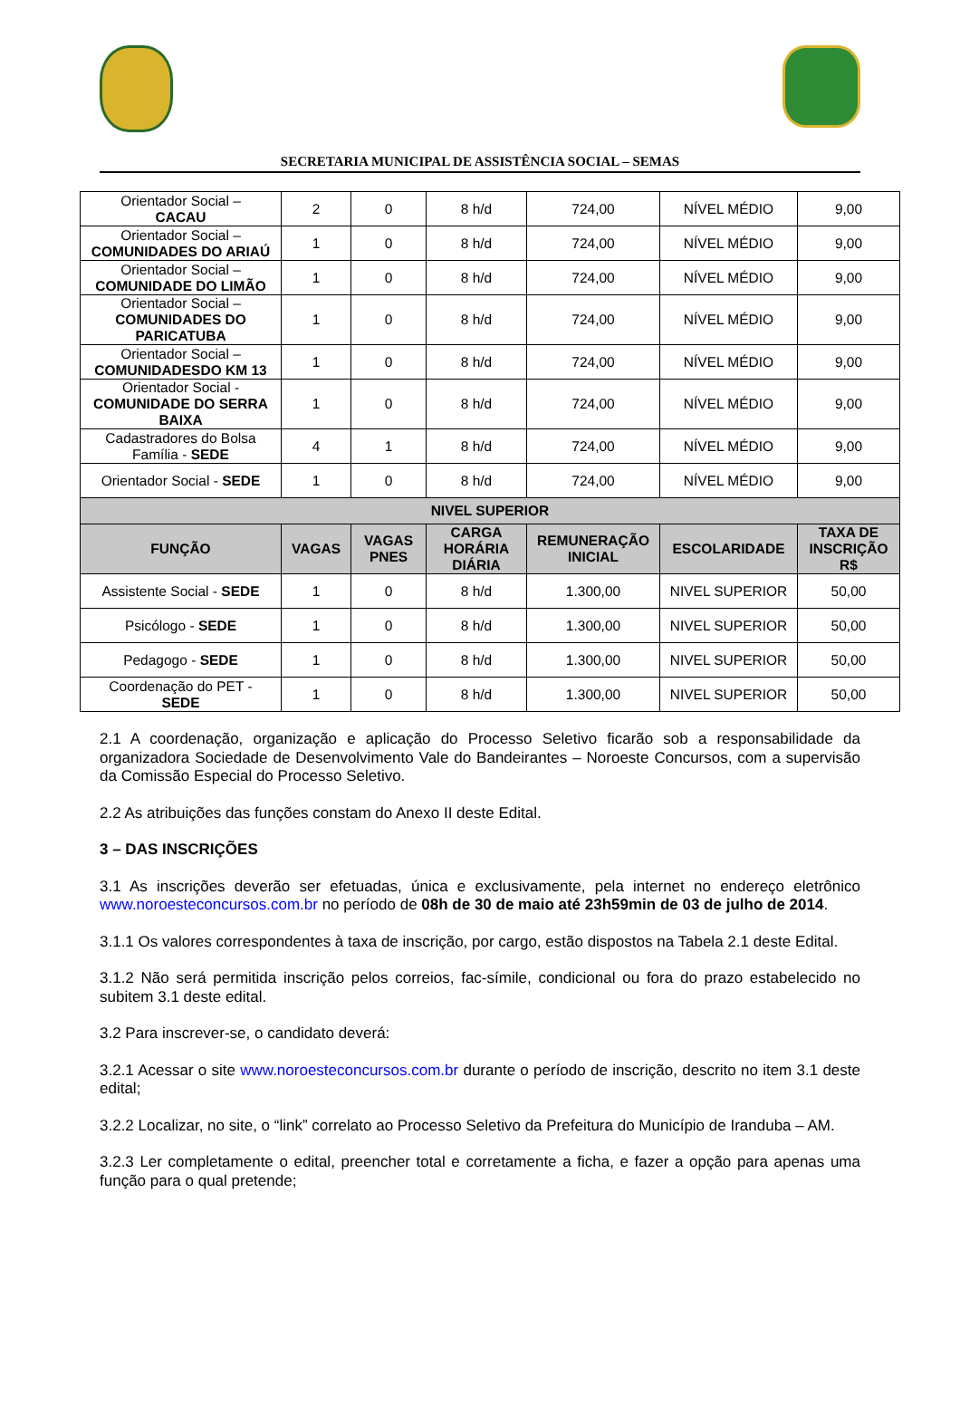SECRETARIA MUNICIPAL DE ASSISTÊNCIA SOCIAL – SEMAS
| Orientador Social – CACAU | 2 | 0 | 8 h/d | 724,00 | NÍVEL MÉDIO | 9,00 |
| Orientador Social – COMUNIDADES DO ARIAÚ | 1 | 0 | 8 h/d | 724,00 | NÍVEL MÉDIO | 9,00 |
| Orientador Social – COMUNIDADE DO LIMÃO | 1 | 0 | 8 h/d | 724,00 | NÍVEL MÉDIO | 9,00 |
| Orientador Social – COMUNIDADES DO PARICATUBA | 1 | 0 | 8 h/d | 724,00 | NÍVEL MÉDIO | 9,00 |
| Orientador Social – COMUNIDADESDO KM 13 | 1 | 0 | 8 h/d | 724,00 | NÍVEL MÉDIO | 9,00 |
| Orientador Social - COMUNIDADE DO SERRA BAIXA | 1 | 0 | 8 h/d | 724,00 | NÍVEL MÉDIO | 9,00 |
| Cadastradores do Bolsa Família - SEDE | 4 | 1 | 8 h/d | 724,00 | NÍVEL MÉDIO | 9,00 |
| Orientador Social - SEDE | 1 | 0 | 8 h/d | 724,00 | NÍVEL MÉDIO | 9,00 |
| NIVEL SUPERIOR | | | | | | |
| FUNÇÃO | VAGAS | VAGAS PNES | CARGA HORÁRIA DIÁRIA | REMUNERAÇÃO INICIAL | ESCOLARIDADE | TAXA DE INSCRIÇÃO R$ |
| Assistente Social - SEDE | 1 | 0 | 8 h/d | 1.300,00 | NIVEL SUPERIOR | 50,00 |
| Psicólogo - SEDE | 1 | 0 | 8 h/d | 1.300,00 | NIVEL SUPERIOR | 50,00 |
| Pedagogo - SEDE | 1 | 0 | 8 h/d | 1.300,00 | NIVEL SUPERIOR | 50,00 |
| Coordenação do PET - SEDE | 1 | 0 | 8 h/d | 1.300,00 | NIVEL SUPERIOR | 50,00 |
2.1 A coordenação, organização e aplicação do Processo Seletivo ficarão sob a responsabilidade da organizadora Sociedade de Desenvolvimento Vale do Bandeirantes – Noroeste Concursos, com a supervisão da Comissão Especial do Processo Seletivo.
2.2 As atribuições das funções constam do Anexo II deste Edital.
3 – DAS INSCRIÇÕES
3.1 As inscrições deverão ser efetuadas, única e exclusivamente, pela internet no endereço eletrônico www.noroesteconcursos.com.br no período de 08h de 30 de maio até 23h59min de 03 de julho de 2014.
3.1.1 Os valores correspondentes à taxa de inscrição, por cargo, estão dispostos na Tabela 2.1 deste Edital.
3.1.2 Não será permitida inscrição pelos correios, fac-símile, condicional ou fora do prazo estabelecido no subitem 3.1 deste edital.
3.2 Para inscrever-se, o candidato deverá:
3.2.1 Acessar o site www.noroesteconcursos.com.br durante o período de inscrição, descrito no item 3.1 deste edital;
3.2.2 Localizar, no site, o “link” correlato ao Processo Seletivo da Prefeitura do Município de Iranduba – AM.
3.2.3 Ler completamente o edital, preencher total e corretamente a ficha, e fazer a opção para apenas uma função para o qual pretende;